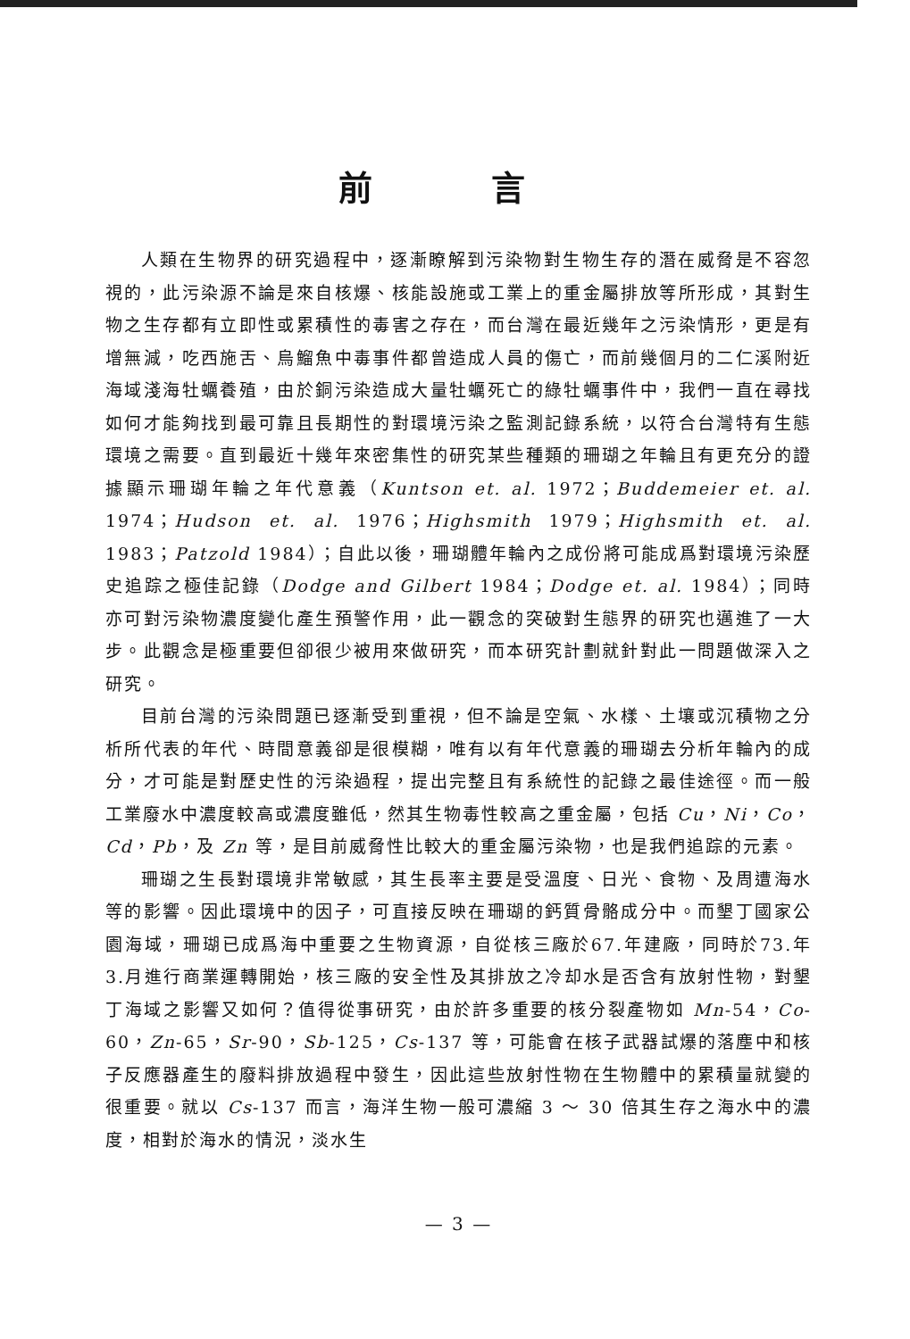前 言
人類在生物界的研究過程中，逐漸瞭解到污染物對生物生存的潛在威脅是不容忽視的，此污染源不論是來自核爆、核能設施或工業上的重金屬排放等所形成，其對生物之生存都有立即性或累積性的毒害之存在，而台灣在最近幾年之污染情形，更是有增無減，吃西施舌、烏鰡魚中毒事件都曾造成人員的傷亡，而前幾個月的二仁溪附近海域淺海牡蠣養殖，由於銅污染造成大量牡蠣死亡的綠牡蠣事件中，我們一直在尋找如何才能夠找到最可靠且長期性的對環境污染之監測記錄系統，以符合台灣特有生態環境之需要。直到最近十幾年來密集性的研究某些種類的珊瑚之年輪且有更充分的證據顯示珊瑚年輪之年代意義（Kuntson et. al. 1972；Buddemeier et. al. 1974；Hudson et. al. 1976；Highsmith 1979；Highsmith et. al. 1983；Patzold 1984）；自此以後，珊瑚體年輪內之成份將可能成爲對環境污染歷史追踪之極佳記錄（Dodge and Gilbert 1984；Dodge et. al. 1984）；同時亦可對污染物濃度變化產生預警作用，此一觀念的突破對生態界的研究也邁進了一大步。此觀念是極重要但卻很少被用來做研究，而本研究計劃就針對此一問題做深入之研究。
目前台灣的污染問題已逐漸受到重視，但不論是空氣、水樣、土壤或沉積物之分析所代表的年代、時間意義卻是很模糊，唯有以有年代意義的珊瑚去分析年輪內的成分，才可能是對歷史性的污染過程，提出完整且有系統性的記錄之最佳途徑。而一般工業廢水中濃度較高或濃度雖低，然其生物毒性較高之重金屬，包括 Cu，Ni，Co，Cd，Pb，及 Zn 等，是目前威脅性比較大的重金屬污染物，也是我們追踪的元素。
珊瑚之生長對環境非常敏感，其生長率主要是受溫度、日光、食物、及周遭海水等的影響。因此環境中的因子，可直接反映在珊瑚的鈣質骨骼成分中。而墾丁國家公園海域，珊瑚已成爲海中重要之生物資源，自從核三廠於67.年建廠，同時於73.年 3.月進行商業運轉開始，核三廠的安全性及其排放之冷却水是否含有放射性物，對墾丁海域之影響又如何？值得從事研究，由於許多重要的核分裂產物如 Mn-54，Co-60，Zn-65，Sr-90，Sb-125，Cs-137 等，可能會在核子武器試爆的落塵中和核子反應器產生的廢料排放過程中發生，因此這些放射性物在生物體中的累積量就變的很重要。就以 Cs-137 而言，海洋生物一般可濃縮 3 ～ 30 倍其生存之海水中的濃度，相對於海水的情況，淡水生
— 3 —